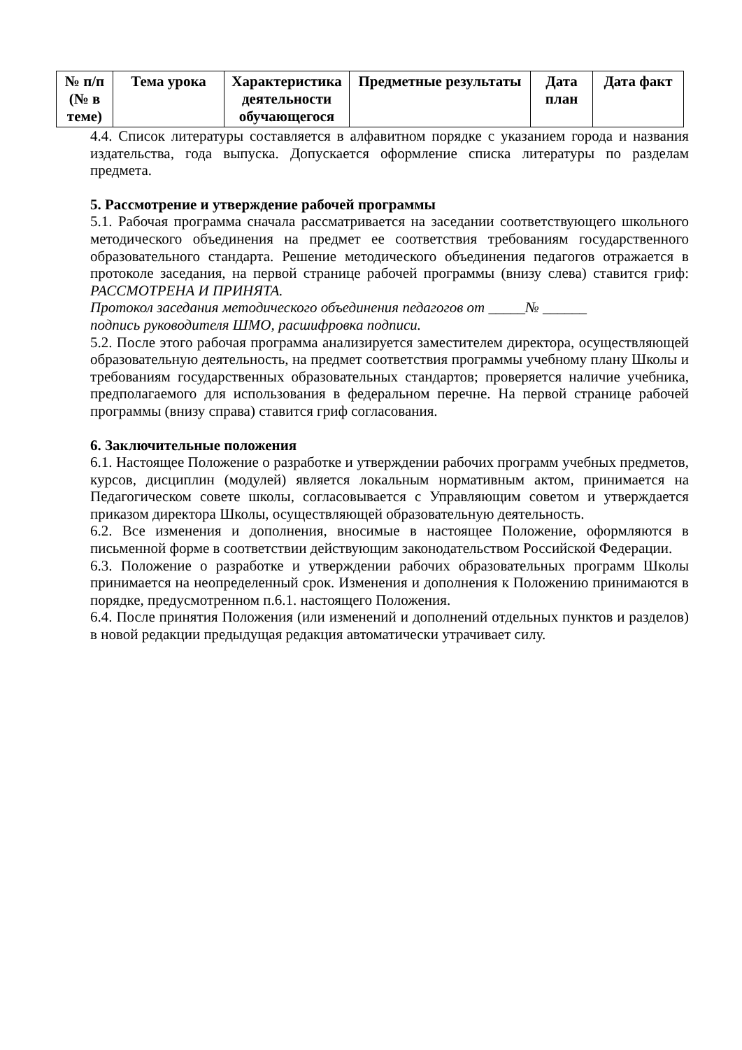| № п/п (№ в теме) | Тема урока | Характеристика деятельности обучающегося | Предметные результаты | Дата план | Дата факт |
| --- | --- | --- | --- | --- | --- |
4.4. Список литературы составляется в алфавитном порядке с указанием города и названия издательства, года выпуска. Допускается оформление списка литературы по разделам предмета.
5. Рассмотрение и утверждение рабочей программы
5.1. Рабочая программа сначала рассматривается на заседании соответствующего школьного методического объединения на предмет ее соответствия требованиям государственного образовательного стандарта. Решение методического объединения педагогов отражается в протоколе заседания, на первой странице рабочей программы (внизу слева) ставится гриф: РАССМОТРЕНА И ПРИНЯТА.
Протокол заседания методического объединения педагогов от _____№ ______
подпись руководителя ШМО, расшифровка подписи.
5.2. После этого рабочая программа анализируется заместителем директора, осуществляющей образовательную деятельность, на предмет соответствия программы учебному плану Школы и требованиям государственных образовательных стандартов; проверяется наличие учебника, предполагаемого для использования в федеральном перечне. На первой странице рабочей программы (внизу справа) ставится гриф согласования.
6. Заключительные положения
6.1. Настоящее Положение о разработке и утверждении рабочих программ учебных предметов, курсов, дисциплин (модулей) является локальным нормативным актом, принимается на Педагогическом совете школы, согласовывается с Управляющим советом и утверждается приказом директора Школы, осуществляющей образовательную деятельность.
6.2. Все изменения и дополнения, вносимые в настоящее Положение, оформляются в письменной форме в соответствии действующим законодательством Российской Федерации.
6.3. Положение о разработке и утверждении рабочих образовательных программ Школы принимается на неопределенный срок. Изменения и дополнения к Положению принимаются в порядке, предусмотренном п.6.1. настоящего Положения.
6.4. После принятия Положения (или изменений и дополнений отдельных пунктов и разделов) в новой редакции предыдущая редакция автоматически утрачивает силу.